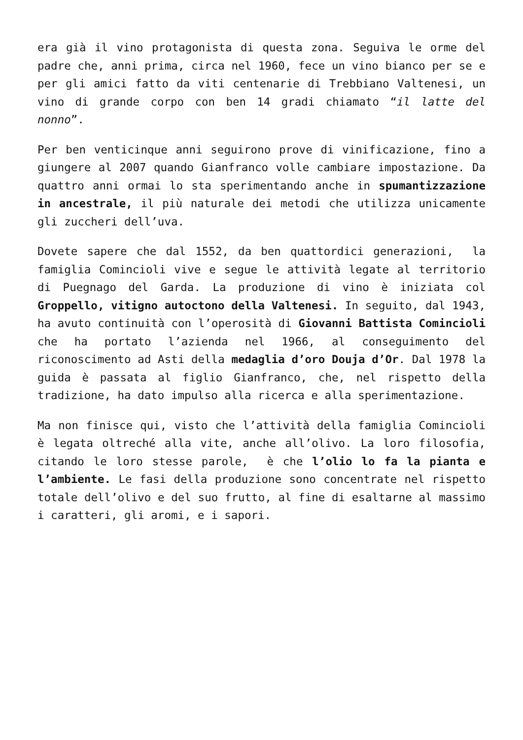era già il vino protagonista di questa zona. Seguiva le orme del padre che, anni prima, circa nel 1960, fece un vino bianco per se e per gli amici fatto da viti centenarie di Trebbiano Valtenesi, un vino di grande corpo con ben 14 gradi chiamato “il latte del nonno”.
Per ben venticinque anni seguirono prove di vinificazione, fino a giungere al 2007 quando Gianfranco volle cambiare impostazione. Da quattro anni ormai lo sta sperimentando anche in spumantizzazione in ancestrale, il più naturale dei metodi che utilizza unicamente gli zuccheri dell’uva.
Dovete sapere che dal 1552, da ben quattordici generazioni, la famiglia Comincioli vive e segue le attività legate al territorio di Puegnago del Garda. La produzione di vino è iniziata col Groppello, vitigno autoctono della Valtenesi. In seguito, dal 1943, ha avuto continuità con l’operosità di Giovanni Battista Comincioli che ha portato l’azienda nel 1966, al conseguimento del riconoscimento ad Asti della medaglia d’oro Douja d’Or. Dal 1978 la guida è passata al figlio Gianfranco, che, nel rispetto della tradizione, ha dato impulso alla ricerca e alla sperimentazione.
Ma non finisce qui, visto che l’attività della famiglia Comincioli è legata oltreché alla vite, anche all’olivo. La loro filosofia, citando le loro stesse parole, è che l’olio lo fa la pianta e l’ambiente. Le fasi della produzione sono concentrate nel rispetto totale dell’olivo e del suo frutto, al fine di esaltarne al massimo i caratteri, gli aromi, e i sapori.